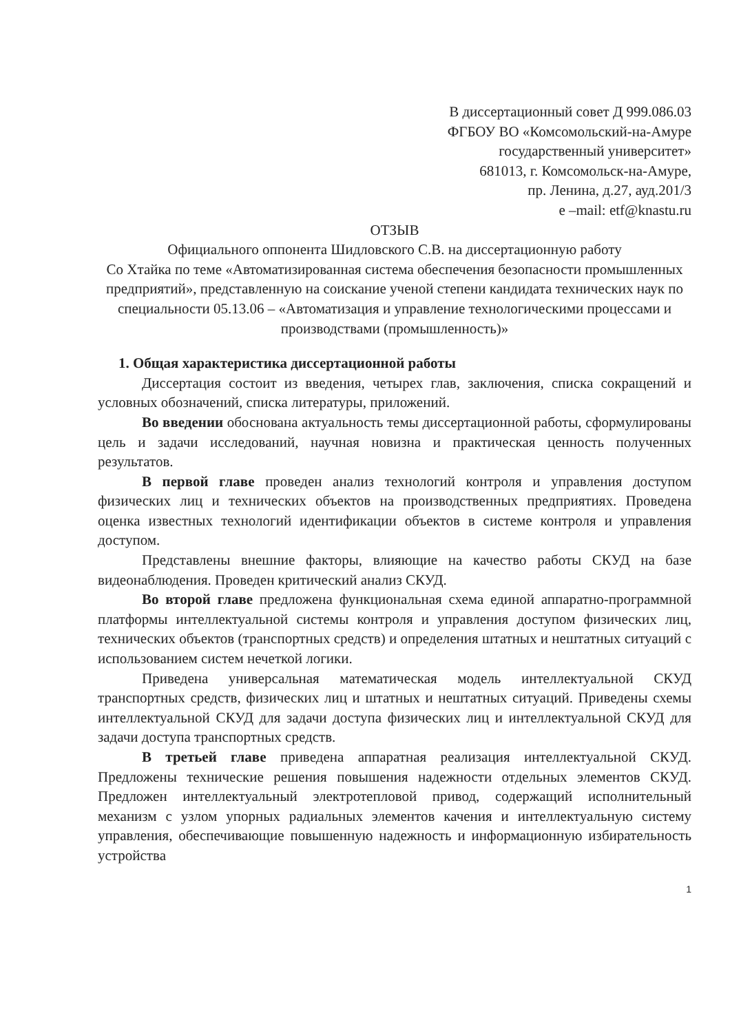В диссертационный совет Д 999.086.03
ФГБОУ ВО «Комсомольский-на-Амуре
государственный университет»
681013, г. Комсомольск-на-Амуре,
пр. Ленина, д.27, ауд.201/3
e –mail: etf@knastu.ru
ОТЗЫВ
Официального оппонента Шидловского С.В. на диссертационную работу
Со Хтайка по теме «Автоматизированная система обеспечения безопасности промышленных предприятий», представленную на соискание ученой степени кандидата технических наук по специальности 05.13.06 – «Автоматизация и управление технологическими процессами и производствами (промышленность)»
1. Общая характеристика диссертационной работы
Диссертация состоит из введения, четырех глав, заключения, списка сокращений и условных обозначений, списка литературы, приложений.
Во введении обоснована актуальность темы диссертационной работы, сформулированы цель и задачи исследований, научная новизна и практическая ценность полученных результатов.
В первой главе проведен анализ технологий контроля и управления доступом физических лиц и технических объектов на производственных предприятиях. Проведена оценка известных технологий идентификации объектов в системе контроля и управления доступом.
Представлены внешние факторы, влияющие на качество работы СКУД на базе видеонаблюдения. Проведен критический анализ СКУД.
Во второй главе предложена функциональная схема единой аппаратно-программной платформы интеллектуальной системы контроля и управления доступом физических лиц, технических объектов (транспортных средств) и определения штатных и нештатных ситуаций с использованием систем нечеткой логики.
Приведена универсальная математическая модель интеллектуальной СКУД транспортных средств, физических лиц и штатных и нештатных ситуаций. Приведены схемы интеллектуальной СКУД для задачи доступа физических лиц и интеллектуальной СКУД для задачи доступа транспортных средств.
В третьей главе приведена аппаратная реализация интеллектуальной СКУД. Предложены технические решения повышения надежности отдельных элементов СКУД. Предложен интеллектуальный электротепловой привод, содержащий исполнительный механизм с узлом упорных радиальных элементов качения и интеллектуальную систему управления, обеспечивающие повышенную надежность и информационную избирательность устройства
1